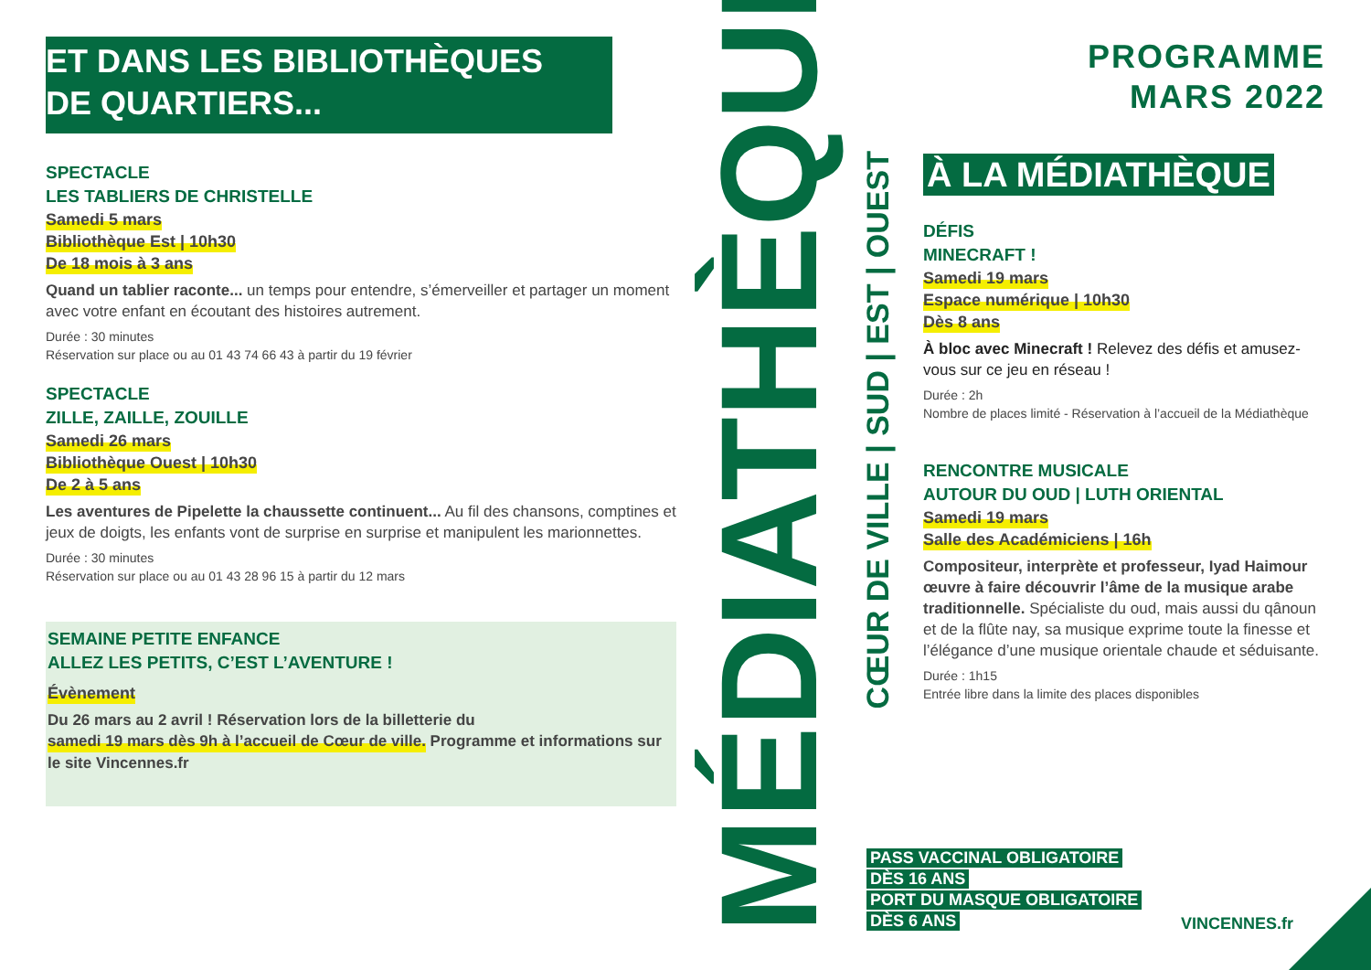ET DANS LES BIBLIOTHÈQUES
DE QUARTIERS...
SPECTACLE
LES TABLIERS DE CHRISTELLE
Samedi 5 mars
Bibliothèque Est | 10h30
De 18 mois à 3 ans
Quand un tablier raconte... un temps pour entendre, s’émerveiller et partager un moment avec votre enfant en écoutant des histoires autrement.
Durée : 30 minutes
Réservation sur place ou au 01 43 74 66 43 à partir du 19 février
SPECTACLE
ZILLE, ZAILLE, ZOUILLE
Samedi 26 mars
Bibliothèque Ouest | 10h30
De 2 à 5 ans
Les aventures de Pipelette la chaussette continuent... Au fil des chansons, comptines et jeux de doigts, les enfants vont de surprise en surprise et manipulent les marionnettes.
Durée : 30 minutes
Réservation sur place ou au 01 43 28 96 15 à partir du 12 mars
SEMAINE PETITE ENFANCE
ALLEZ LES PETITS, C’EST L’AVENTURE !
Évènement
Du 26 mars au 2 avril ! Réservation lors de la billetterie du samedi 19 mars dès 9h à l’accueil de Cœur de ville. Programme et informations sur le site Vincennes.fr
MÉDIATHÈQUES
CŒUR DE VILLE | SUD | EST | OUEST
PROGRAMME
MARS 2022
À LA MÉDIATHÈQUE
DÉFIS
MINECRAFT !
Samedi 19 mars
Espace numérique | 10h30
Dès 8 ans
À bloc avec Minecraft ! Relevez des défis et amusez-vous sur ce jeu en réseau !
Durée : 2h
Nombre de places limité - Réservation à l’accueil de la Médiathèque
RENCONTRE MUSICALE
AUTOUR DU OUD | LUTH ORIENTAL
Samedi 19 mars
Salle des Académiciens | 16h
Compositeur, interprète et professeur, Iyad Haimour œuvre à faire découvrir l’âme de la musique arabe traditionnelle. Spécialiste du oud, mais aussi du qânoun et de la flûte nay, sa musique exprime toute la finesse et l’élégance d’une musique orientale chaude et séduisante.
Durée : 1h15
Entrée libre dans la limite des places disponibles
PASS VACCINAL OBLIGATOIRE
DÈS 16 ANS
PORT DU MASQUE OBLIGATOIRE
DÈS 6 ANS
VINCENNES.fr